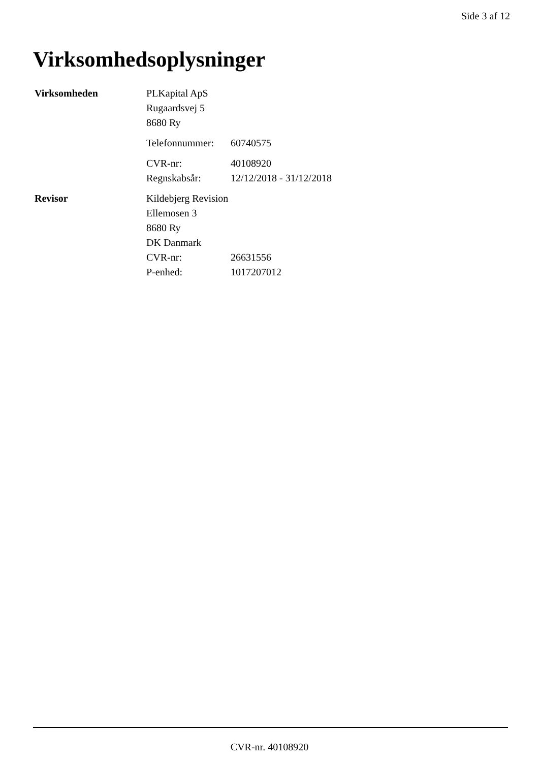Side 3 af 12
Virksomhedsoplysninger
| Virksomheden | PLKapital ApS | |
| | Rugaardsvej 5 | |
| | 8680 Ry | |
| | Telefonnummer: | 60740575 |
| | CVR-nr: | 40108920 |
| | Regnskabsår: | 12/12/2018 - 31/12/2018 |
| Revisor | Kildebjerg Revision | |
| | Ellemosen 3 | |
| | 8680 Ry | |
| | DK Danmark | |
| | CVR-nr: | 26631556 |
| | P-enhed: | 1017207012 |
CVR-nr. 40108920